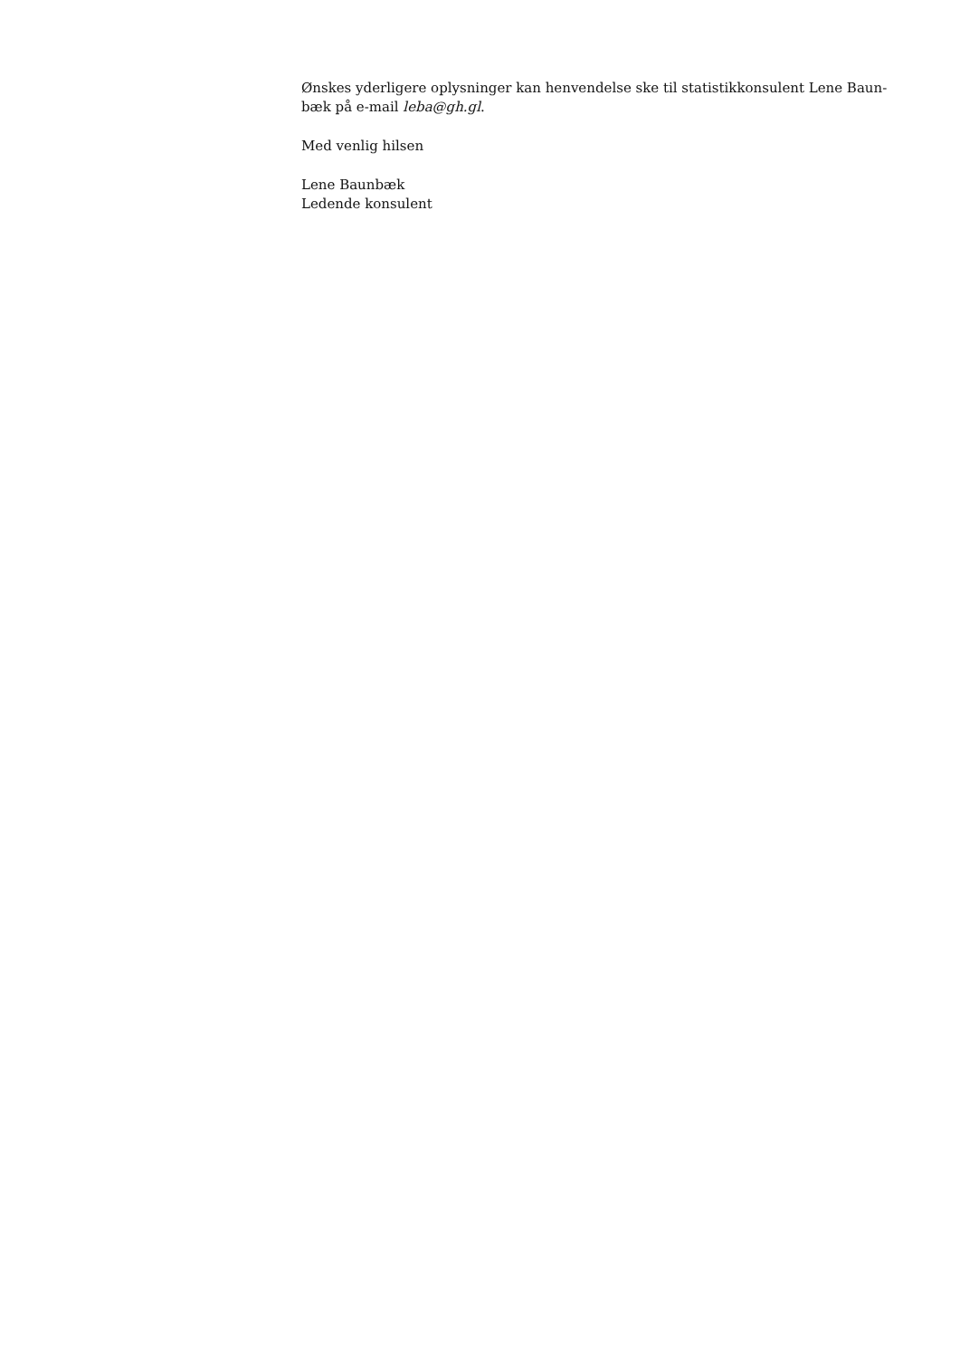Ønskes yderligere oplysninger kan henvendelse ske til statistikkonsulent Lene Baun-bæk på e-mail leba@gh.gl.
Med venlig hilsen
Lene Baunbæk
Ledende konsulent